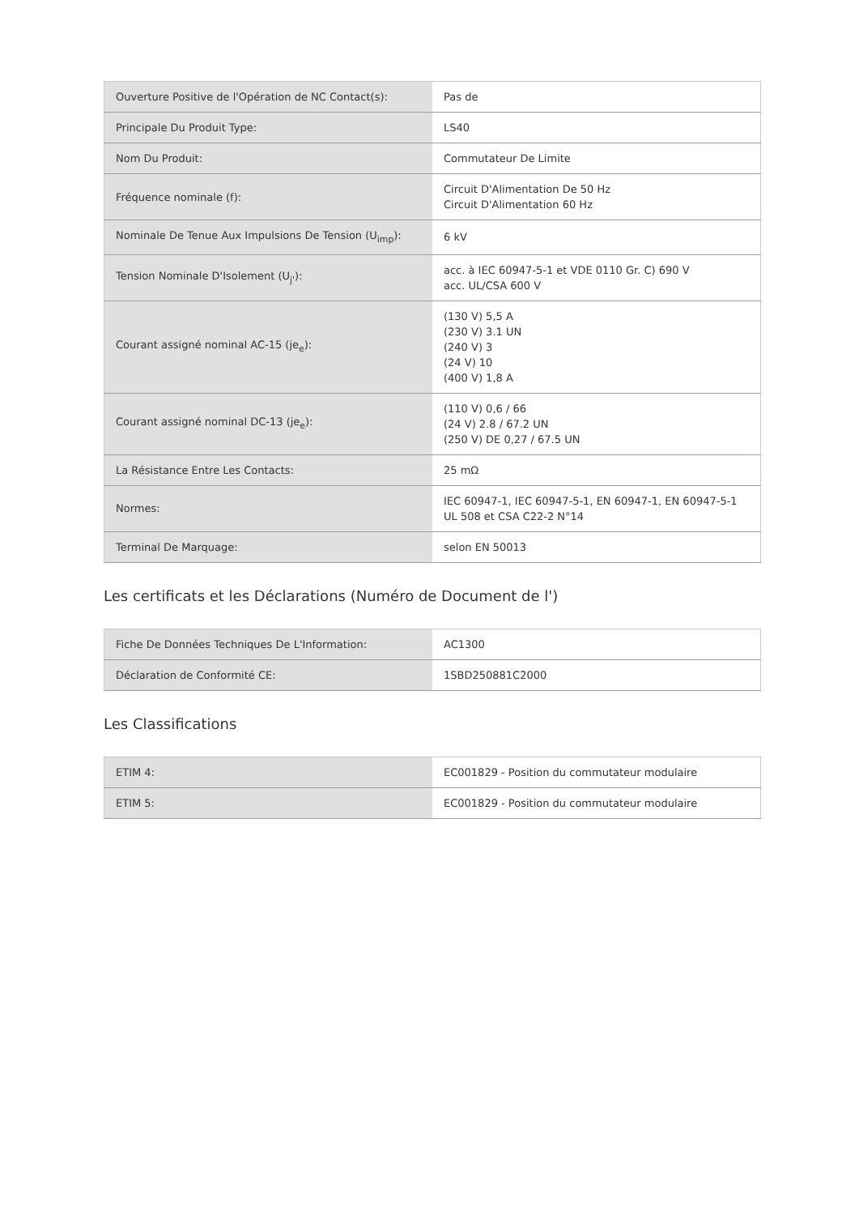| Ouverture Positive de l'Opération de NC Contact(s): | Pas de |
| Principale Du Produit Type: | LS40 |
| Nom Du Produit: | Commutateur De Limite |
| Fréquence nominale (f): | Circuit D'Alimentation De 50 Hz Circuit D'Alimentation 60 Hz |
| Nominale De Tenue Aux Impulsions De Tension (U<sub>imp</sub>): | 6 kV |
| Tension Nominale D'Isolement (U<sub>j'</sub>): | acc. à IEC 60947-5-1 et VDE 0110 Gr. C) 690 V acc. UL/CSA 600 V |
| Courant assigné nominal AC-15 (je<sub>e</sub>): | (130 V) 5,5 A (230 V) 3.1 UN (240 V) 3 (24 V) 10 (400 V) 1,8 A |
| Courant assigné nominal DC-13 (je<sub>e</sub>): | (110 V) 0,6 / 66 (24 V) 2.8 / 67.2 UN (250 V) DE 0,27 / 67.5 UN |
| La Résistance Entre Les Contacts: | 25 mΩ |
| Normes: | IEC 60947-1, IEC 60947-5-1, EN 60947-1, EN 60947-5-1 UL 508 et CSA C22-2 N°14 |
| Terminal De Marquage: | selon EN 50013 |
Les certificats et les Déclarations (Numéro de Document de l')
| Fiche De Données Techniques De L'Information: | AC1300 |
| Déclaration de Conformité CE: | 1SBD250881C2000 |
Les Classifications
| ETIM 4: | EC001829 - Position du commutateur modulaire |
| ETIM 5: | EC001829 - Position du commutateur modulaire |